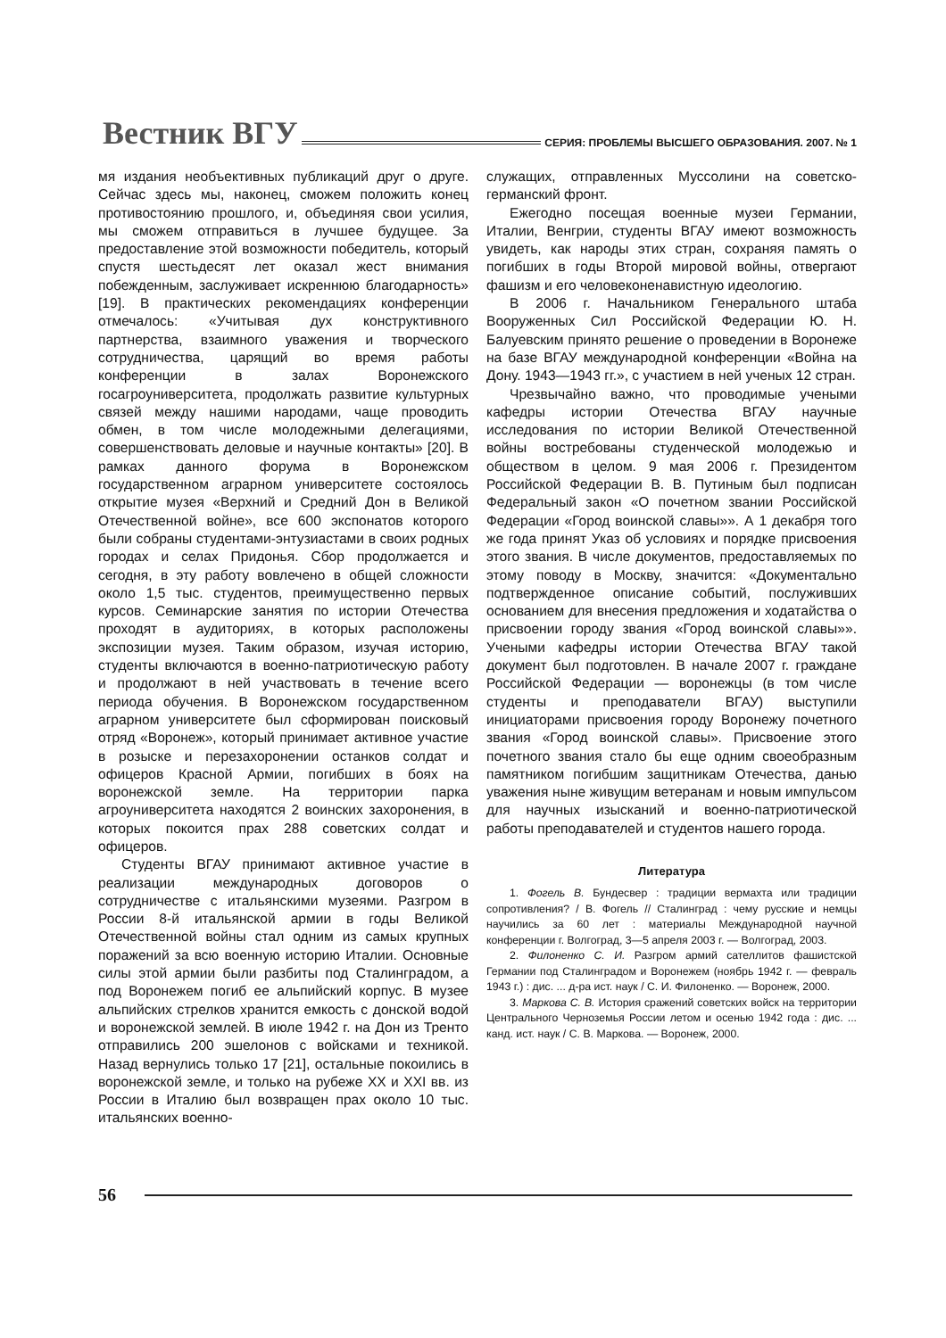Вестник ВГУ СЕРИЯ: ПРОБЛЕМЫ ВЫСШЕГО ОБРАЗОВАНИЯ. 2007. № 1
мя издания необъективных публикаций друг о друге. Сейчас здесь мы, наконец, сможем положить конец противостоянию прошлого, и, объединяя свои усилия, мы сможем отправиться в лучшее будущее. За предоставление этой возможности победитель, который спустя шестьдесят лет оказал жест внимания побежденным, заслуживает искреннюю благодарность» [19]. В практических рекомендациях конференции отмечалось: «Учитывая дух конструктивного партнерства, взаимного уважения и творческого сотрудничества, царящий во время работы конференции в залах Воронежского госагроуниверситета, продолжать развитие культурных связей между нашими народами, чаще проводить обмен, в том числе молодежными делегациями, совершенствовать деловые и научные контакты» [20]. В рамках данного форума в Воронежском государственном аграрном университете состоялось открытие музея «Верхний и Средний Дон в Великой Отечественной войне», все 600 экспонатов которого были собраны студентами-энтузиастами в своих родных городах и селах Придонья. Сбор продолжается и сегодня, в эту работу вовлечено в общей сложности около 1,5 тыс. студентов, преимущественно первых курсов. Семинарские занятия по истории Отечества проходят в аудиториях, в которых расположены экспозиции музея. Таким образом, изучая историю, студенты включаются в военно-патриотическую работу и продолжают в ней участвовать в течение всего периода обучения. В Воронежском государственном аграрном университете был сформирован поисковый отряд «Воронеж», который принимает активное участие в розыске и перезахоронении останков солдат и офицеров Красной Армии, погибших в боях на воронежской земле. На территории парка агроуниверситета находятся 2 воинских захоронения, в которых покоится прах 288 советских солдат и офицеров.
Студенты ВГАУ принимают активное участие в реализации международных договоров о сотрудничестве с итальянскими музеями. Разгром в России 8-й итальянской армии в годы Великой Отечественной войны стал одним из самых крупных поражений за всю военную историю Италии. Основные силы этой армии были разбиты под Сталинградом, а под Воронежем погиб ее альпийский корпус. В музее альпийских стрелков хранится емкость с донской водой и воронежской землей. В июле 1942 г. на Дон из Тренто отправились 200 эшелонов с войсками и техникой. Назад вернулись только 17 [21], остальные покоились в воронежской земле, и только на рубеже XX и XXI вв. из России в Италию был возвращен прах около 10 тыс. итальянских военно-
служащих, отправленных Муссолини на советско-германский фронт.
Ежегодно посещая военные музеи Германии, Италии, Венгрии, студенты ВГАУ имеют возможность увидеть, как народы этих стран, сохраняя память о погибших в годы Второй мировой войны, отвергают фашизм и его человеконенавистную идеологию.
В 2006 г. Начальником Генерального штаба Вооруженных Сил Российской Федерации Ю. Н. Балуевским принято решение о проведении в Воронеже на базе ВГАУ международной конференции «Война на Дону. 1943—1943 гг.», с участием в ней ученых 12 стран.
Чрезвычайно важно, что проводимые учеными кафедры истории Отечества ВГАУ научные исследования по истории Великой Отечественной войны востребованы студенческой молодежью и обществом в целом. 9 мая 2006 г. Президентом Российской Федерации В. В. Путиным был подписан Федеральный закон «О почетном звании Российской Федерации «Город воинской славы»». А 1 декабря того же года принят Указ об условиях и порядке присвоения этого звания. В числе документов, предоставляемых по этому поводу в Москву, значится: «Документально подтвержденное описание событий, послуживших основанием для внесения предложения и ходатайства о присвоении городу звания «Город воинской славы»». Учеными кафедры истории Отечества ВГАУ такой документ был подготовлен. В начале 2007 г. граждане Российской Федерации — воронежцы (в том числе студенты и преподаватели ВГАУ) выступили инициаторами присвоения городу Воронежу почетного звания «Город воинской славы». Присвоение этого почетного звания стало бы еще одним своеобразным памятником погибшим защитникам Отечества, данью уважения ныне живущим ветеранам и новым импульсом для научных изысканий и военно-патриотической работы преподавателей и студентов нашего города.
Литература
1. Фогель В. Бундесвер : традиции вермахта или традиции сопротивления? / В. Фогель // Сталинград : чему русские и немцы научились за 60 лет : материалы Международной научной конференции г. Волгоград, 3—5 апреля 2003 г. — Волгоград, 2003.
2. Филоненко С. И. Разгром армий сателлитов фашистской Германии под Сталинградом и Воронежем (ноябрь 1942 г. — февраль 1943 г.) : дис. ... д-ра ист. наук / С. И. Филоненко. — Воронеж, 2000.
3. Маркова С. В. История сражений советских войск на территории Центрального Черноземья России летом и осенью 1942 года : дис. ... канд. ист. наук / С. В. Маркова. — Воронеж, 2000.
56